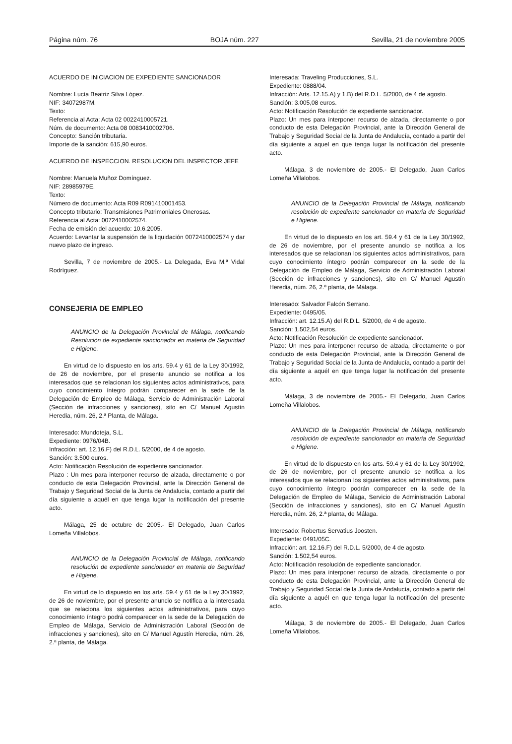Página núm. 76 BOJA núm. 227 Sevilla, 21 de noviembre 2005
ACUERDO DE INICIACION DE EXPEDIENTE SANCIONADOR
Nombre: Lucía Beatriz Silva López.
NIF: 34072987M.
Texto:
Referencia al Acta: Acta 02 0022410005721.
Núm. de documento: Acta 08 0083410002706.
Concepto: Sanción tributaria.
Importe de la sanción: 615,90 euros.
ACUERDO DE INSPECCION. RESOLUCION DEL INSPECTOR JEFE
Nombre: Manuela Muñoz Domínguez.
NIF: 28985979E.
Texto:
Número de documento: Acta R09 R091410001453.
Concepto tributario: Transmisiones Patrimoniales Onerosas.
Referencia al Acta: 0072410002574.
Fecha de emisión del acuerdo: 10.6.2005.
Acuerdo: Levantar la suspensión de la liquidación 0072410002574 y dar nuevo plazo de ingreso.
Sevilla, 7 de noviembre de 2005.- La Delegada, Eva M.ª Vidal Rodríguez.
CONSEJERIA DE EMPLEO
ANUNCIO de la Delegación Provincial de Málaga, notificando Resolución de expediente sancionador en materia de Seguridad e Higiene.
En virtud de lo dispuesto en los arts. 59.4 y 61 de la Ley 30/1992, de 26 de noviembre, por el presente anuncio se notifica a los interesados que se relacionan los siguientes actos administrativos, para cuyo conocimiento íntegro podrán comparecer en la sede de la Delegación de Empleo de Málaga, Servicio de Administración Laboral (Sección de infracciones y sanciones), sito en C/ Manuel Agustín Heredia, núm. 26, 2.ª Planta, de Málaga.
Interesado: Mundoteja, S.L.
Expediente: 0976/04B.
Infracción: art. 12.16.F) del R.D.L. 5/2000, de 4 de agosto.
Sanción: 3.500 euros.
Acto: Notificación Resolución de expediente sancionador.
Plazo : Un mes para interponer recurso de alzada, directamente o por conducto de esta Delegación Provincial, ante la Dirección General de Trabajo y Seguridad Social de la Junta de Andalucía, contado a partir del día siguiente a aquél en que tenga lugar la notificación del presente acto.
Málaga, 25 de octubre de 2005.- El Delegado, Juan Carlos Lomeña Villalobos.
ANUNCIO de la Delegación Provincial de Málaga, notificando resolución de expediente sancionador en materia de Seguridad e Higiene.
En virtud de lo dispuesto en los arts. 59.4 y 61 de la Ley 30/1992, de 26 de noviembre, por el presente anuncio se notifica a la interesada que se relaciona los siguientes actos administrativos, para cuyo conocimiento íntegro podrá comparecer en la sede de la Delegación de Empleo de Málaga, Servicio de Administración Laboral (Sección de infracciones y sanciones), sito en C/ Manuel Agustín Heredia, núm. 26, 2.ª planta, de Málaga.
Interesada: Traveling Producciones, S.L.
Expediente: 0888/04.
Infracción: Arts. 12.15.A) y 1.B) del R.D.L. 5/2000, de 4 de agosto.
Sanción: 3.005,08 euros.
Acto: Notificación Resolución de expediente sancionador.
Plazo: Un mes para interponer recurso de alzada, directamente o por conducto de esta Delegación Provincial, ante la Dirección General de Trabajo y Seguridad Social de la Junta de Andalucía, contado a partir del día siguiente a aquel en que tenga lugar la notificación del presente acto.
Málaga, 3 de noviembre de 2005.- El Delegado, Juan Carlos Lomeña Villalobos.
ANUNCIO de la Delegación Provincial de Málaga, notificando resolución de expediente sancionador en materia de Seguridad e Higiene.
En virtud de lo dispuesto en los art. 59.4 y 61 de la Ley 30/1992, de 26 de noviembre, por el presente anuncio se notifica a los interesados que se relacionan los siguientes actos administrativos, para cuyo conocimiento íntegro podrán comparecer en la sede de la Delegación de Empleo de Málaga, Servicio de Administración Laboral (Sección de infracciones y sanciones), sito en C/ Manuel Agustín Heredia, núm. 26, 2.ª planta, de Málaga.
Interesado: Salvador Falcón Serrano.
Expediente: 0495/05.
Infracción: art. 12.15.A) del R.D.L. 5/2000, de 4 de agosto.
Sanción: 1.502,54 euros.
Acto: Notificación Resolución de expediente sancionador.
Plazo: Un mes para interponer recurso de alzada, directamente o por conducto de esta Delegación Provincial, ante la Dirección General de Trabajo y Seguridad Social de la Junta de Andalucía, contado a partir del día siguiente a aquél en que tenga lugar la notificación del presente acto.
Málaga, 3 de noviembre de 2005.- El Delegado, Juan Carlos Lomeña Villalobos.
ANUNCIO de la Delegación Provincial de Málaga, notificando resolución de expediente sancionador en materia de Seguridad e Higiene.
En virtud de lo dispuesto en los arts. 59.4 y 61 de la Ley 30/1992, de 26 de noviembre, por el presente anuncio se notifica a los interesados que se relacionan los siguientes actos administrativos, para cuyo conocimiento íntegro podrán comparecer en la sede de la Delegación de Empleo de Málaga, Servicio de Administración Laboral (Sección de infracciones y sanciones), sito en C/ Manuel Agustín Heredia, núm. 26, 2.ª planta, de Málaga.
Interesado: Robertus Servatius Joosten.
Expediente: 0491/05C.
Infracción: art. 12.16.F) del R.D.L. 5/2000, de 4 de agosto.
Sanción: 1.502,54 euros.
Acto: Notificación resolución de expediente sancionador.
Plazo: Un mes para interponer recurso de alzada, directamente o por conducto de esta Delegación Provincial, ante la Dirección General de Trabajo y Seguridad Social de la Junta de Andalucía, contado a partir del día siguiente a aquél en que tenga lugar la notificación del presente acto.
Málaga, 3 de noviembre de 2005.- El Delegado, Juan Carlos Lomeña Villalobos.